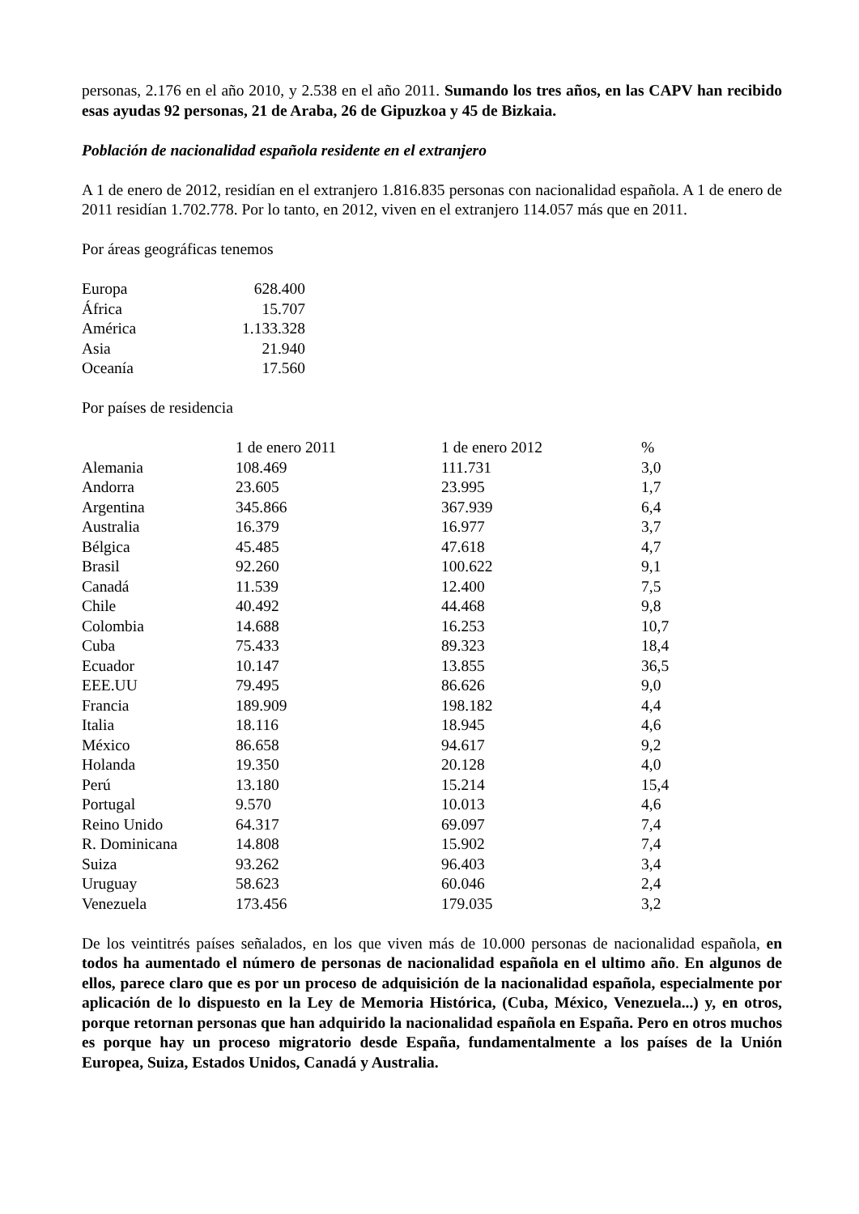personas, 2.176 en el año 2010, y 2.538 en el año 2011. Sumando los tres años, en las CAPV han recibido esas ayudas 92 personas, 21 de Araba, 26 de Gipuzkoa y 45 de Bizkaia.
Población de nacionalidad española residente en el extranjero
A 1 de enero de 2012, residían en el extranjero 1.816.835 personas con nacionalidad española. A 1 de enero de 2011 residían 1.702.778. Por lo tanto, en 2012, viven en el extranjero 114.057 más que en 2011.
Por áreas geográficas tenemos
| Europa | 628.400 |
| África | 15.707 |
| América | 1.133.328 |
| Asia | 21.940 |
| Oceanía | 17.560 |
Por países de residencia
| | 1 de enero 2011 | 1 de enero 2012 | % |
| --- | --- | --- | --- |
| Alemania | 108.469 | 111.731 | 3,0 |
| Andorra | 23.605 | 23.995 | 1,7 |
| Argentina | 345.866 | 367.939 | 6,4 |
| Australia | 16.379 | 16.977 | 3,7 |
| Bélgica | 45.485 | 47.618 | 4,7 |
| Brasil | 92.260 | 100.622 | 9,1 |
| Canadá | 11.539 | 12.400 | 7,5 |
| Chile | 40.492 | 44.468 | 9,8 |
| Colombia | 14.688 | 16.253 | 10,7 |
| Cuba | 75.433 | 89.323 | 18,4 |
| Ecuador | 10.147 | 13.855 | 36,5 |
| EEE.UU | 79.495 | 86.626 | 9,0 |
| Francia | 189.909 | 198.182 | 4,4 |
| Italia | 18.116 | 18.945 | 4,6 |
| México | 86.658 | 94.617 | 9,2 |
| Holanda | 19.350 | 20.128 | 4,0 |
| Perú | 13.180 | 15.214 | 15,4 |
| Portugal | 9.570 | 10.013 | 4,6 |
| Reino Unido | 64.317 | 69.097 | 7,4 |
| R. Dominicana | 14.808 | 15.902 | 7,4 |
| Suiza | 93.262 | 96.403 | 3,4 |
| Uruguay | 58.623 | 60.046 | 2,4 |
| Venezuela | 173.456 | 179.035 | 3,2 |
De los veintitrés países señalados, en los que viven más de 10.000 personas de nacionalidad española, en todos ha aumentado el número de personas de nacionalidad española en el ultimo año. En algunos de ellos, parece claro que es por un proceso de adquisición de la nacionalidad española, especialmente por aplicación de lo dispuesto en la Ley de Memoria Histórica, (Cuba, México, Venezuela...) y, en otros, porque retornan personas que han adquirido la nacionalidad española en España. Pero en otros muchos es porque hay un proceso migratorio desde España, fundamentalmente a los países de la Unión Europea, Suiza, Estados Unidos, Canadá y Australia.